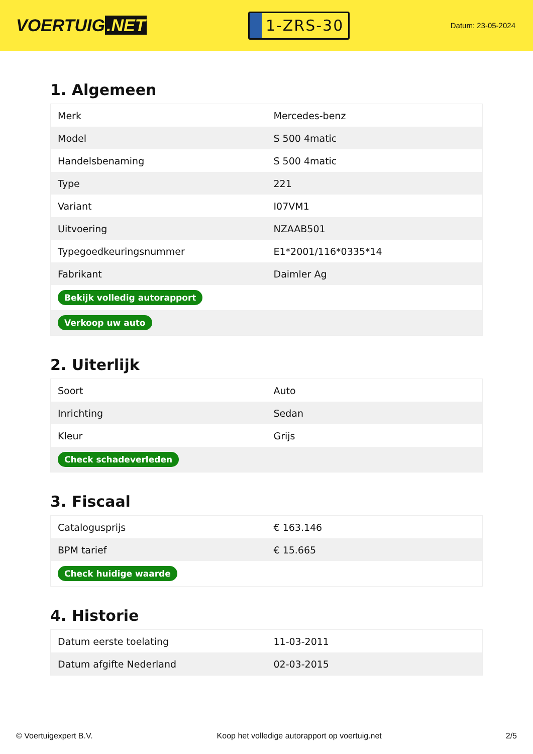VOERTUIG.NET
1-ZRS-30
Datum: 23-05-2024
1. Algemeen
| Merk | Mercedes-benz |
| Model | S 500 4matic |
| Handelsbenaming | S 500 4matic |
| Type | 221 |
| Variant | I07VM1 |
| Uitvoering | NZAAB501 |
| Typegoedkeuringsnummer | E1*2001/116*0335*14 |
| Fabrikant | Daimler Ag |
| Bekijk volledig autorapport | |
| Verkoop uw auto | |
2. Uiterlijk
| Soort | Auto |
| Inrichting | Sedan |
| Kleur | Grijs |
| Check schadeverleden | |
3. Fiscaal
| Catalogusprijs | € 163.146 |
| BPM tarief | € 15.665 |
| Check huidige waarde | |
4. Historie
| Datum eerste toelating | 11-03-2011 |
| Datum afgifte Nederland | 02-03-2015 |
© Voertuigexpert B.V. Koop het volledige autorapport op voertuig.net 2/5